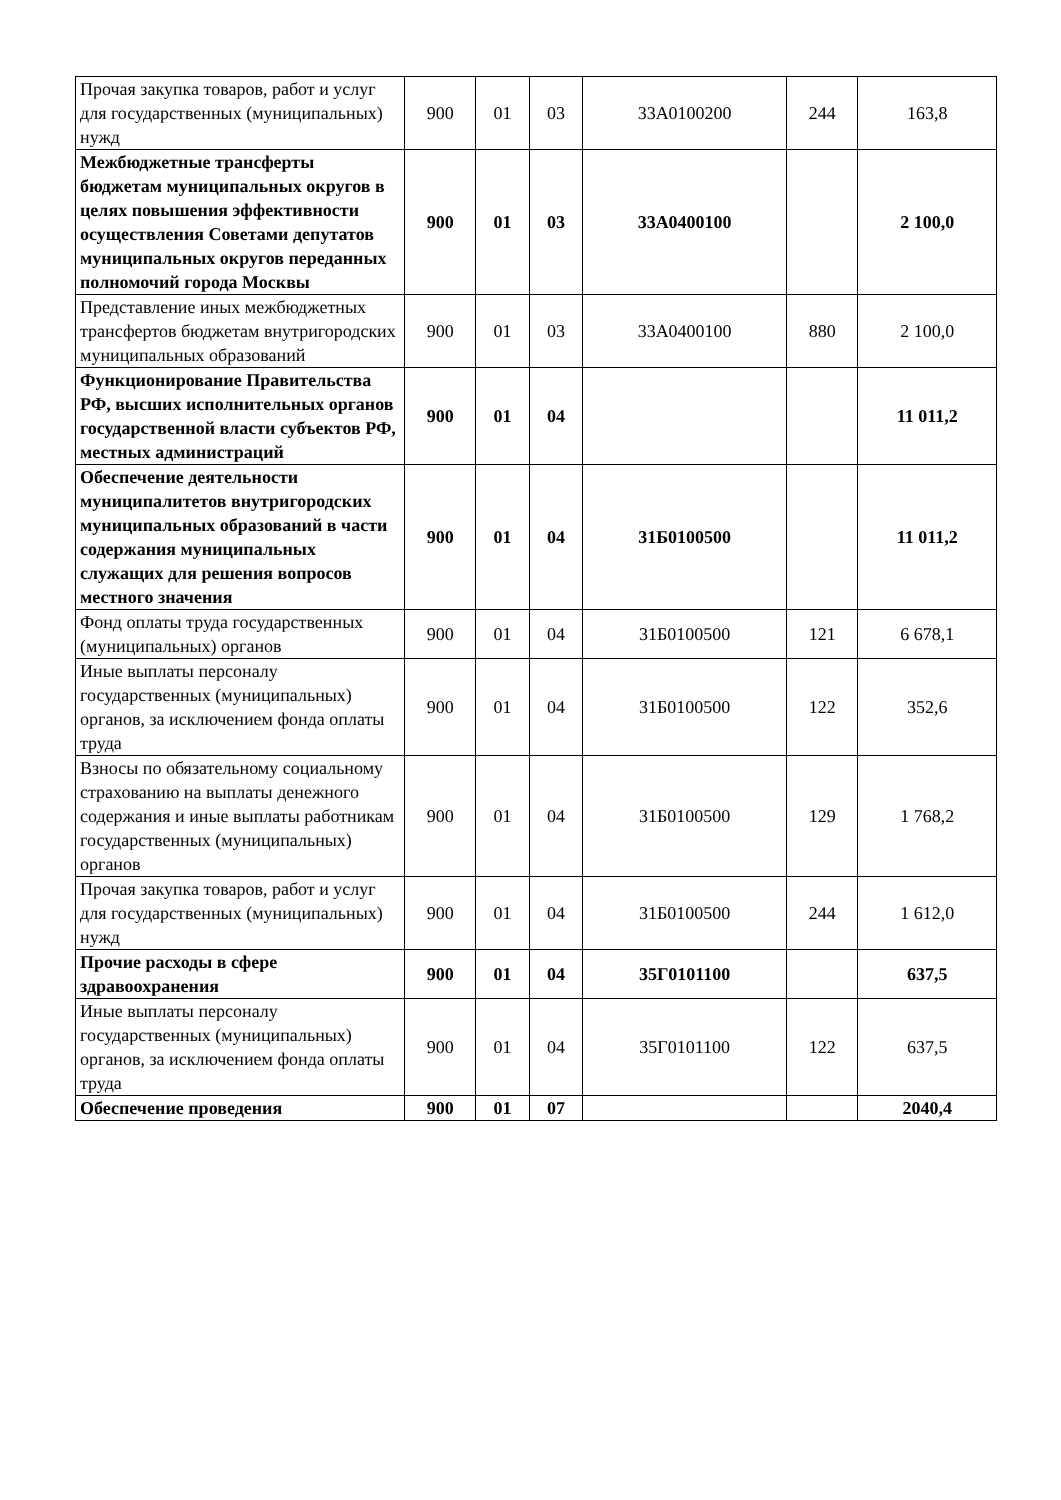| Прочая закупка товаров, работ и услуг для государственных (муниципальных) нужд | 900 | 01 | 03 | 33А0100200 | 244 | 163,8 |
| Межбюджетные трансферты бюджетам муниципальных округов в целях повышения эффективности осуществления Советами депутатов муниципальных округов переданных полномочий города Москвы | 900 | 01 | 03 | 33А0400100 | | 2 100,0 |
| Представление иных межбюджетных трансфертов бюджетам внутригородских муниципальных образований | 900 | 01 | 03 | 33А0400100 | 880 | 2 100,0 |
| Функционирование Правительства РФ, высших исполнительных органов государственной власти субъектов РФ, местных администраций | 900 | 01 | 04 | | | 11 011,2 |
| Обеспечение деятельности муниципалитетов внутригородских муниципальных образований в части содержания муниципальных служащих для решения вопросов местного значения | 900 | 01 | 04 | 31Б0100500 | | 11 011,2 |
| Фонд оплаты труда государственных (муниципальных) органов | 900 | 01 | 04 | 31Б0100500 | 121 | 6 678,1 |
| Иные выплаты персоналу государственных (муниципальных) органов, за исключением фонда оплаты труда | 900 | 01 | 04 | 31Б0100500 | 122 | 352,6 |
| Взносы по обязательному социальному страхованию на выплаты денежного содержания и иные выплаты работникам государственных (муниципальных) органов | 900 | 01 | 04 | 31Б0100500 | 129 | 1 768,2 |
| Прочая закупка товаров, работ и услуг для государственных (муниципальных) нужд | 900 | 01 | 04 | 31Б0100500 | 244 | 1 612,0 |
| Прочие расходы в сфере здравоохранения | 900 | 01 | 04 | 35Г0101100 | | 637,5 |
| Иные выплаты персоналу государственных (муниципальных) органов, за исключением фонда оплаты труда | 900 | 01 | 04 | 35Г0101100 | 122 | 637,5 |
| Обеспечение проведения | 900 | 01 | 07 | | | 2040,4 |